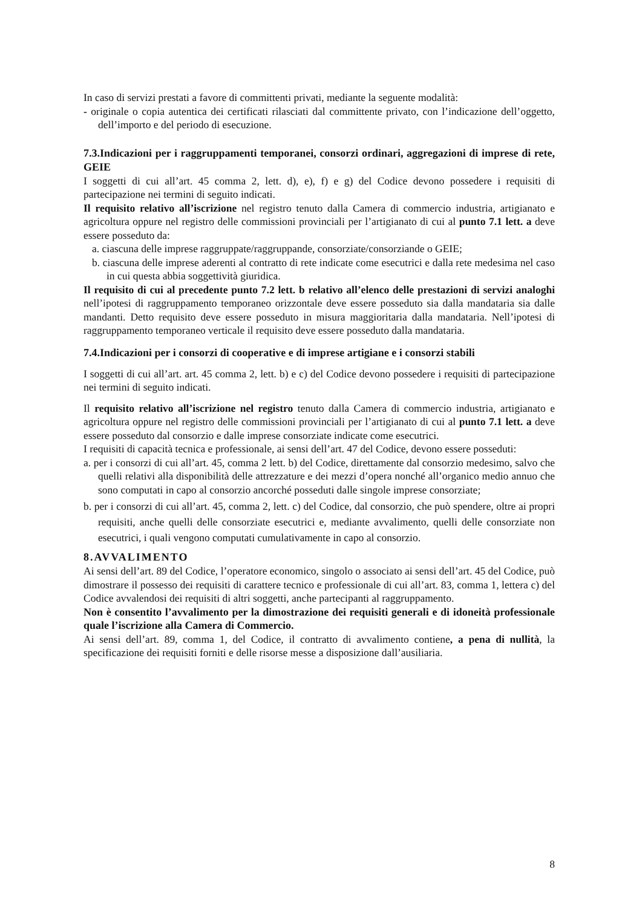In caso di servizi prestati a favore di committenti privati, mediante la seguente modalità:
- originale o copia autentica dei certificati rilasciati dal committente privato, con l’indicazione dell’oggetto, dell’importo e del periodo di esecuzione.
7.3.Indicazioni per i raggruppamenti temporanei, consorzi ordinari, aggregazioni di imprese di rete, GEIE
I soggetti di cui all’art. 45 comma 2, lett. d), e), f) e g) del Codice devono possedere i requisiti di partecipazione nei termini di seguito indicati.
Il requisito relativo all’iscrizione nel registro tenuto dalla Camera di commercio industria, artigianato e agricoltura oppure nel registro delle commissioni provinciali per l’artigianato di cui al punto 7.1 lett. a deve essere posseduto da:
a. ciascuna delle imprese raggruppate/raggruppande, consorziate/consorziande o GEIE;
b. ciascuna delle imprese aderenti al contratto di rete indicate come esecutrici e dalla rete medesima nel caso in cui questa abbia soggettività giuridica.
Il requisito di cui al precedente punto 7.2 lett. b relativo all’elenco delle prestazioni di servizi analoghi nell’ipotesi di raggruppamento temporaneo orizzontale deve essere posseduto sia dalla mandataria sia dalle mandanti. Detto requisito deve essere posseduto in misura maggioritaria dalla mandataria. Nell’ipotesi di raggruppamento temporaneo verticale il requisito deve essere posseduto dalla mandataria.
7.4.Indicazioni per i consorzi di cooperative e di imprese artigiane e i consorzi stabili
I soggetti di cui all’art. art. 45 comma 2, lett. b) e c) del Codice devono possedere i requisiti di partecipazione nei termini di seguito indicati.
Il requisito relativo all’iscrizione nel registro tenuto dalla Camera di commercio industria, artigianato e agricoltura oppure nel registro delle commissioni provinciali per l’artigianato di cui al punto 7.1 lett. a deve essere posseduto dal consorzio e dalle imprese consorziate indicate come esecutrici.
I requisiti di capacità tecnica e professionale, ai sensi dell’art. 47 del Codice, devono essere posseduti:
a. per i consorzi di cui all’art. 45, comma 2 lett. b) del Codice, direttamente dal consorzio medesimo, salvo che quelli relativi alla disponibilità delle attrezzature e dei mezzi d’opera nonché all’organico medio annuo che sono computati in capo al consorzio ancorché posseduti dalle singole imprese consorziate;
b. per i consorzi di cui all’art. 45, comma 2, lett. c) del Codice, dal consorzio, che può spendere, oltre ai propri requisiti, anche quelli delle consorziate esecutrici e, mediante avvalimento, quelli delle consorziate non esecutrici, i quali vengono computati cumulativamente in capo al consorzio.
8.AVVALIMENTO
Ai sensi dell’art. 89 del Codice, l’operatore economico, singolo o associato ai sensi dell’art. 45 del Codice, può dimostrare il possesso dei requisiti di carattere tecnico e professionale di cui all’art. 83, comma 1, lettera c) del Codice avvalendosi dei requisiti di altri soggetti, anche partecipanti al raggruppamento.
Non è consentito l’avvalimento per la dimostrazione dei requisiti generali e di idoneità professionale quale l’iscrizione alla Camera di Commercio.
Ai sensi dell’art. 89, comma 1, del Codice, il contratto di avvalimento contiene, a pena di nullità, la specificazione dei requisiti forniti e delle risorse messe a disposizione dall’ausiliaria.
8